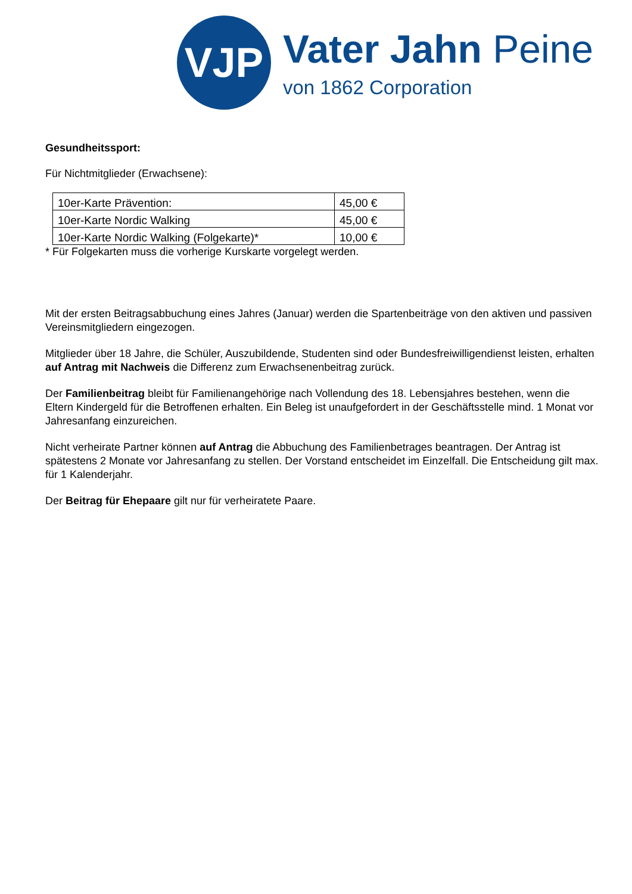VJP
Vater Jahn Peine
von 1862 Corporation
Gesundheitssport:
Für Nichtmitglieder (Erwachsene):
| 10er-Karte Prävention: | 45,00 € |
| 10er-Karte Nordic Walking | 45,00 € |
| 10er-Karte Nordic Walking (Folgekarte)* | 10,00 € |
* Für Folgekarten muss die vorherige Kurskarte vorgelegt werden.
Mit der ersten Beitragsabbuchung eines Jahres (Januar) werden die Spartenbeiträge von den aktiven und passiven Vereinsmitgliedern eingezogen.
Mitglieder über 18 Jahre, die Schüler, Auszubildende, Studenten sind oder Bundesfreiwilligendienst leisten, erhalten auf Antrag mit Nachweis die Differenz zum Erwachsenenbeitrag zurück.
Der Familienbeitrag bleibt für Familienangehörige nach Vollendung des 18. Lebensjahres bestehen, wenn die Eltern Kindergeld für die Betroffenen erhalten. Ein Beleg ist unaufgefordert in der Geschäftsstelle mind. 1 Monat vor Jahresanfang einzureichen.
Nicht verheirate Partner können auf Antrag die Abbuchung des Familienbetrages beantragen. Der Antrag ist spätestens 2 Monate vor Jahresanfang zu stellen. Der Vorstand entscheidet im Einzelfall. Die Entscheidung gilt max. für 1 Kalenderjahr.
Der Beitrag für Ehepaare gilt nur für verheiratete Paare.